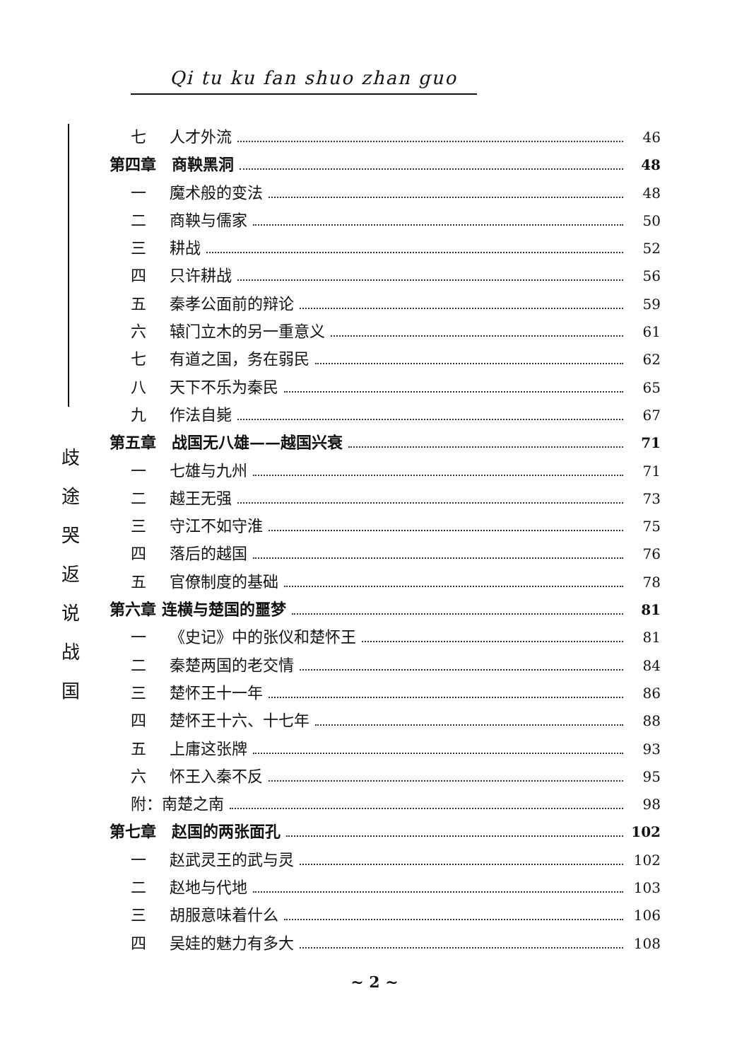Qi tu ku fan shuo zhan guo
歧
途
哭
返
说
战
国
七 人才外流 46
第四章　商鞅黑洞 48
一 魔术般的变法 48
二 商鞅与儒家 50
三 耕战 52
四 只许耕战 56
五 秦孝公面前的辩论 59
六 辕门立木的另一重意义 61
七 有道之国，务在弱民 62
八 天下不乐为秦民 65
九 作法自毙 67
第五章　战国无八雄——越国兴衰 71
一 七雄与九州 71
二 越王无强 73
三 守江不如守淮 75
四 落后的越国 76
五 官僚制度的基础 78
第六章 连横与楚国的噩梦 81
一 《史记》中的张仪和楚怀王 81
二 秦楚两国的老交情 84
三 楚怀王十一年 86
四 楚怀王十六、十七年 88
五 上庸这张牌 93
六 怀王入秦不反 95
附：南楚之南 98
第七章　赵国的两张面孔 102
一 赵武灵王的武与灵 102
二 赵地与代地 103
三 胡服意味着什么 106
四 吴娃的魅力有多大 108
~ 2 ~